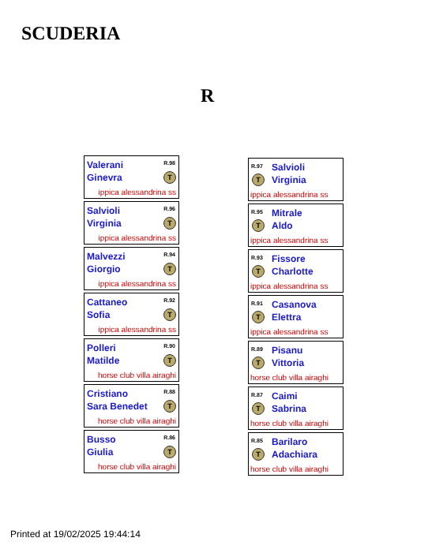SCUDERIA
R
Valerani
Ginevra
R.98
T
ippica alessandrina ss
Salvioli
Virginia
R.96
T
ippica alessandrina ss
Malvezzi
Giorgio
R.94
T
ippica alessandrina ss
Cattaneo
Sofia
R.92
T
ippica alessandrina ss
Polleri
Matilde
R.90
T
horse club villa airaghi
Cristiano
Sara Benedet
R.88
T
horse club villa airaghi
Busso
Giulia
R.86
T
horse club villa airaghi
R.97
Salvioli
Virginia
T
ippica alessandrina ss
R.95
Mitrale
Aldo
T
ippica alessandrina ss
R.93
Fissore
Charlotte
T
ippica alessandrina ss
R.91
Casanova
Elettra
T
ippica alessandrina ss
R.89
Pisanu
Vittoria
T
horse club villa airaghi
R.87
Caimi
Sabrina
T
horse club villa airaghi
R.85
Barilaro
Adachiara
T
horse club villa airaghi
Printed at 19/02/2025 19:44:14